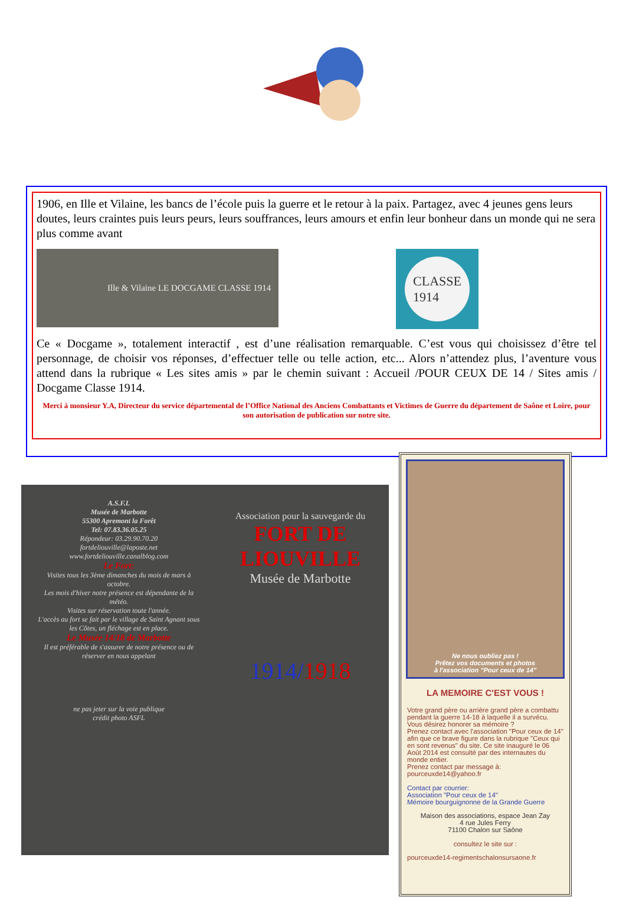1906, en Ille et Vilaine, les bancs de l’école puis la guerre et le retour à la paix. Partagez, avec 4 jeunes gens leurs doutes, leurs craintes puis leurs peurs, leurs souffrances, leurs amours et enfin leur bonheur dans un monde qui ne sera plus comme avant
Ille & Vilaine LE DOCGAME CLASSE 1914
CLASSE
1914
Ce « Docgame », totalement interactif , est d’une réalisation remarquable. C’est vous qui choisissez d’être tel personnage, de choisir vos réponses, d’effectuer telle ou telle action, etc... Alors n’attendez plus, l’aventure vous attend dans la rubrique « Les sites amis » par le chemin suivant : Accueil /POUR CEUX DE 14 / Sites amis / Docgame Classe 1914.
Merci à monsieur Y.A, Directeur du service départemental de l’Office National des Anciens Combattants et Victimes de Guerre du département de Saône et Loire, pour son autorisation de publication sur notre site.
A.S.F.L
Musée de Marbotte
55300 Apremont la Forêt
Tel: 07.83.36.05.25
Répondeur: 03.29.90.70.20
fortdeliouville@laposte.net
www.fortdeliouville.canalblog.com
Le Fort:
Visites tous les 3ème dimanches du mois de mars à octobre.
Les mois d'hiver notre présence est dépendante de la météo.
Visites sur réservation toute l'année.
L'accès au fort se fait par le village de Saint Agnant sous les Côtes, un fléchage est en place.
Le Musée 14/18 de Marbotte
Il est préférable de s'assurer de notre présence ou de réserver en nous appelant
ne pas jeter sur la voie publique
crédit photo ASFL
Association pour la sauvegarde du
FORT DE LIOUVILLE
Musée de Marbotte
1914/1918
Ne nous oubliez pas !
Prêtez vos documents et photos
à l'association "Pour ceux de 14"
LA MEMOIRE C'EST VOUS !
Votre grand père ou arrière grand père a combattu pendant la guerre 14-18 à laquelle il a survécu.
Vous désirez honorer sa mémoire ?
Prenez contact avec l'association "Pour ceux de 14" afin que ce brave figure dans la rubrique "Ceux qui en sont revenus" du site. Ce site inauguré le 06 Août 2014 est consulté par des internautes du monde entier.
Prenez contact par message à:
pourceuxde14@yahoo.fr
Contact par courrier:
Association "Pour ceux de 14"
Mémoire bourguignonne de la Grande Guerre
Maison des associations, espace Jean Zay
4 rue Jules Ferry
71100 Chalon sur Saône
consultez le site sur :
pourceuxde14-regimentschalonsursaone.fr